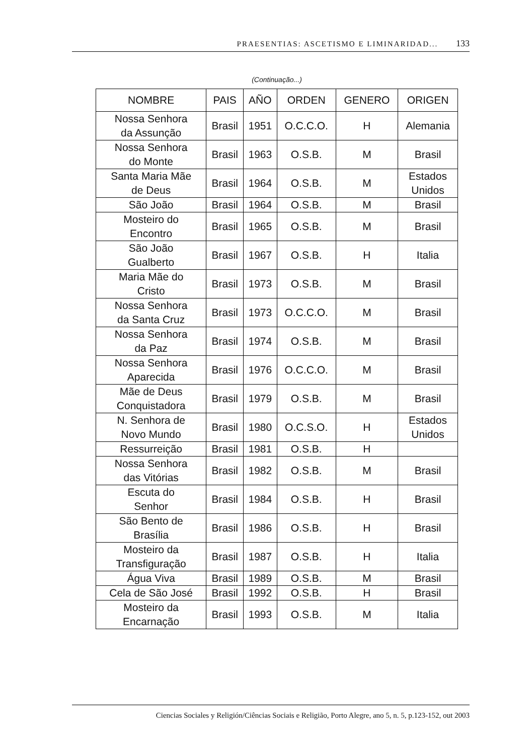PRAESENTIAS: ASCETISMO E LIMINARIDAD... 133
(Continuação...)
| NOMBRE | PAIS | AÑO | ORDEN | GENERO | ORIGEN |
| --- | --- | --- | --- | --- | --- |
| Nossa Senhora da Assunção | Brasil | 1951 | O.C.C.O. | H | Alemania |
| Nossa Senhora do Monte | Brasil | 1963 | O.S.B. | M | Brasil |
| Santa Maria Mãe de Deus | Brasil | 1964 | O.S.B. | M | Estados Unidos |
| São João | Brasil | 1964 | O.S.B. | M | Brasil |
| Mosteiro do Encontro | Brasil | 1965 | O.S.B. | M | Brasil |
| São João Gualberto | Brasil | 1967 | O.S.B. | H | Italia |
| Maria Mãe do Cristo | Brasil | 1973 | O.S.B. | M | Brasil |
| Nossa Senhora da Santa Cruz | Brasil | 1973 | O.C.C.O. | M | Brasil |
| Nossa Senhora da Paz | Brasil | 1974 | O.S.B. | M | Brasil |
| Nossa Senhora Aparecida | Brasil | 1976 | O.C.C.O. | M | Brasil |
| Mãe de Deus Conquistadora | Brasil | 1979 | O.S.B. | M | Brasil |
| N. Senhora de Novo Mundo | Brasil | 1980 | O.C.S.O. | H | Estados Unidos |
| Ressurreição | Brasil | 1981 | O.S.B. | H | |
| Nossa Senhora das Vitórias | Brasil | 1982 | O.S.B. | M | Brasil |
| Escuta do Senhor | Brasil | 1984 | O.S.B. | H | Brasil |
| São Bento de Brasília | Brasil | 1986 | O.S.B. | H | Brasil |
| Mosteiro da Transfiguração | Brasil | 1987 | O.S.B. | H | Italia |
| Água Viva | Brasil | 1989 | O.S.B. | M | Brasil |
| Cela de São José | Brasil | 1992 | O.S.B. | H | Brasil |
| Mosteiro da Encarnação | Brasil | 1993 | O.S.B. | M | Italia |
Ciencias Sociales y Religión/Ciências Sociais e Religião, Porto Alegre, ano 5, n. 5, p.123-152, out 2003